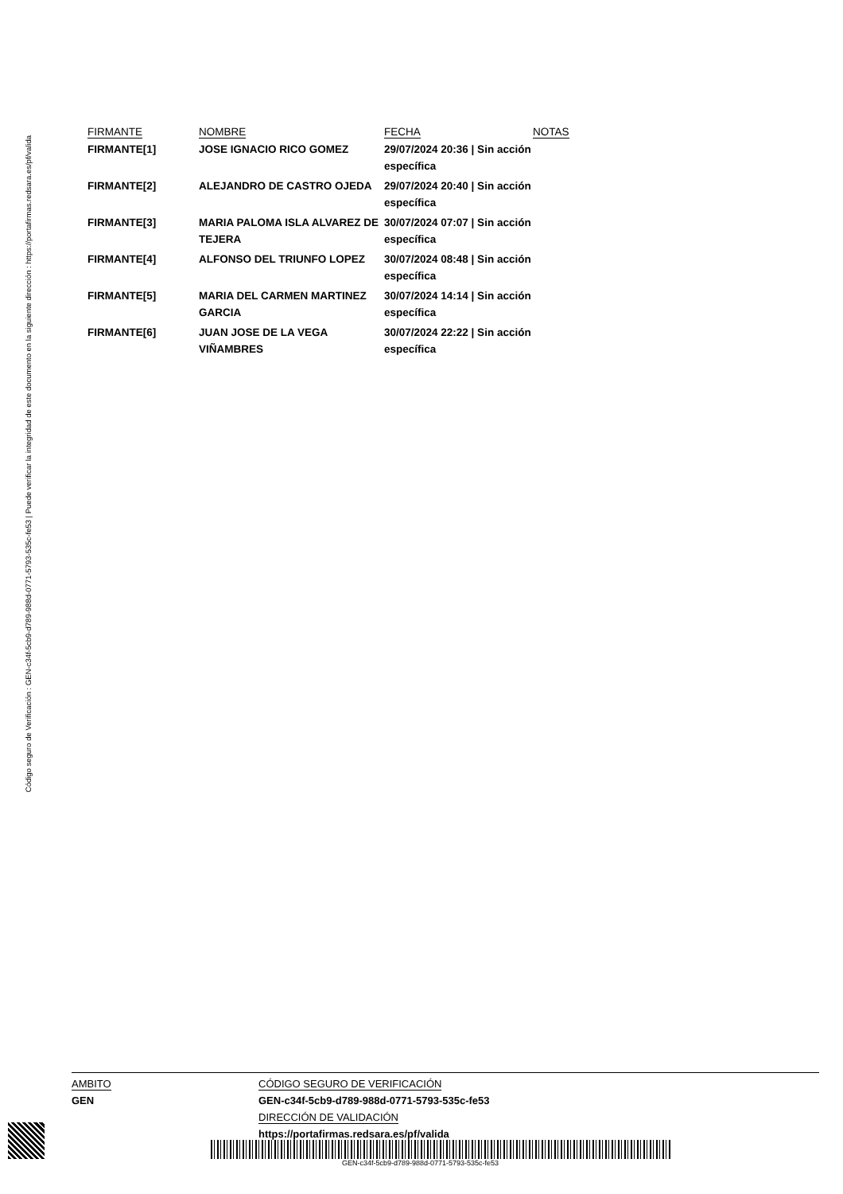Código seguro de Verificación : GEN-c34f-5cb9-d789-988d-0771-5793-535c-fe53 | Puede verificar la integridad de este documento en la siguiente dirección : https://portafirmas.redsara.es/pf/valida
| FIRMANTE | NOMBRE | FECHA | NOTAS |
| --- | --- | --- | --- |
| FIRMANTE[1] | JOSE IGNACIO RICO GOMEZ | 29/07/2024 20:36 / Sin acción específica | |
| FIRMANTE[2] | ALEJANDRO DE CASTRO OJEDA | 29/07/2024 20:40 / Sin acción específica | |
| FIRMANTE[3] | MARIA PALOMA ISLA ALVAREZ DE TEJERA | 30/07/2024 07:07 / Sin acción específica | |
| FIRMANTE[4] | ALFONSO DEL TRIUNFO LOPEZ | 30/07/2024 08:48 / Sin acción específica | |
| FIRMANTE[5] | MARIA DEL CARMEN MARTINEZ GARCIA | 30/07/2024 14:14 / Sin acción específica | |
| FIRMANTE[6] | JUAN JOSE DE LA VEGA VIÑAMBRES | 30/07/2024 22:22 / Sin acción específica | |
AMBITO CÓDIGO SEGURO DE VERIFICACIÓN
GEN GEN-c34f-5cb9-d789-988d-0771-5793-535c-fe53
DIRECCIÓN DE VALIDACIÓN
https://portafirmas.redsara.es/pf/valida
GEN-c34f-5cb9-d789-988d-0771-5793-535c-fe53